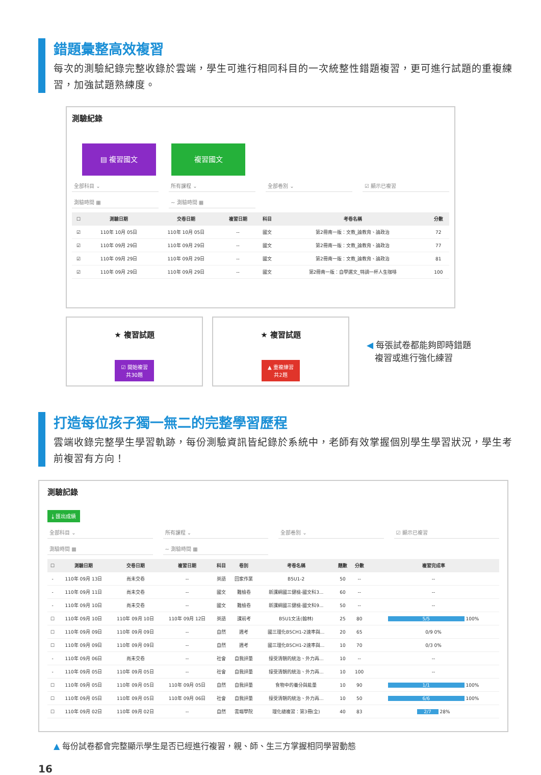錯題彙整高效複習
每次的測驗紀錄完整收錄於雲端，學生可進行相同科目的一次統整性錯題複習，更可進行試題的重複練習，加強試題熟練度。
測驗紀錄
▤ 複習國文 複習國文
全部科目 ⌄ 所有課程 ⌄ 全部卷別 ⌄ ☑ 顯示已複習
測驗時間 ▦ ~ 測驗時間 ▦
| ☐ | 測驗日期 | 交卷日期 | 複習日期 | 科目 | 考卷名稱 | 分數 |
| --- | --- | --- | --- | --- | --- | --- |
| ☑ | 110年 10月 05日 | 110年 10月 05日 | -- | 國文 | 第2冊南一版：文教_論教育、論政治 | 72 |
| ☑ | 110年 09月 29日 | 110年 09月 29日 | -- | 國文 | 第2冊南一版：文教_論教育、論政治 | 77 |
| ☑ | 110年 09月 29日 | 110年 09月 29日 | -- | 國文 | 第2冊南一版：文教_論教育、論政治 | 81 |
| ☑ | 110年 09月 29日 | 110年 09月 29日 | -- | 國文 | 第2冊南一版：自學選文_特調一杯人生咖啡 | 100 |
★ 複習試題
☑ 開始複習
共30題
★ 複習試題
▲ 重複練習
共2題
◀ 每張試卷都能夠即時錯題
複習或進行強化練習
打造每位孩子獨一無二的完整學習歷程
雲端收錄完整學生學習軌跡，每份測驗資訊皆紀錄於系統中，老師有效掌握個別學生學習狀況，學生考前複習有方向！
測驗記錄
⤓ 匯出成績
全部科目 ⌄ 所有課程 ⌄ 全部卷別 ⌄ ☑ 顯示已複習
測驗時間 ▦ ~ 測驗時間 ▦
| ☐ | 測驗日期 | 交卷日期 | 複習日期 | 科目 | 卷別 | 考卷名稱 | 題數 | 分數 | 複習完成率 |
| --- | --- | --- | --- | --- | --- | --- | --- | --- | --- |
| - | 110年 09月 13日 | 尚未交卷 | -- | 英語 | 回家作業 | B5U1-2 | 50 | -- | -- |
| - | 110年 09月 11日 | 尚未交卷 | -- | 國文 | 難檢卷 | 新課綱國三健檢-國文科3... | 60 | -- | -- |
| - | 110年 09月 10日 | 尚未交卷 | -- | 國文 | 難檢卷 | 新課綱國三健檢-國文科9... | 50 | -- | -- |
| ☐ | 110年 09月 10日 | 110年 09月 10日 | 110年 09月 12日 | 英語 | 課前考 | B5U1文法(翰林) | 25 | 80 | 5/5 100% |
| ☐ | 110年 09月 09日 | 110年 09月 09日 | -- | 自然 | 週考 | 國三理化B5CH1-2速率與... | 20 | 65 | 0/9 0% |
| ☐ | 110年 09月 09日 | 110年 09月 09日 | -- | 自然 | 週考 | 國三理化B5CH1-2速率與... | 10 | 70 | 0/3 0% |
| - | 110年 09月 06日 | 尚未交卷 | -- | 社會 | 自我評量 | 接受清朝的統治、外力再... | 10 | -- | -- |
| - | 110年 09月 05日 | 110年 09月 05日 | -- | 社會 | 自我評量 | 接受清朝的統治、外力再... | 10 | 100 | -- |
| ☐ | 110年 09月 05日 | 110年 09月 05日 | 110年 09月 05日 | 自然 | 自我評量 | 食物中的養分與能量 | 10 | 90 | 1/1 100% |
| ☐ | 110年 09月 05日 | 110年 09月 05日 | 110年 09月 06日 | 社會 | 自我評量 | 接受清朝的統治、外力再... | 10 | 50 | 6/6 100% |
| ☐ | 110年 09月 02日 | 110年 09月 02日 | -- | 自然 | 雲端學院 | 理化總複習：第3冊(全) | 40 | 83 | 2/7 28% |
▲ 每份試卷都會完整顯示學生是否已經進行複習，親、師、生三方掌握相同學習動態
16